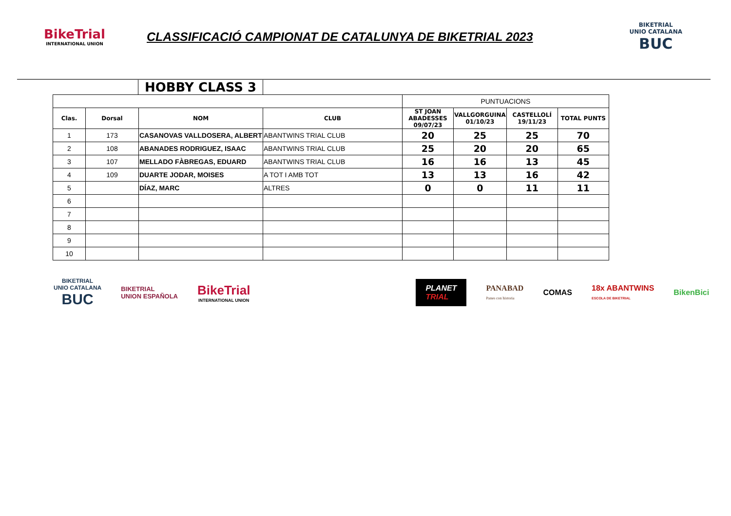BikeTrial
INTERNATIONAL UNION
CLASSIFICACIÓ CAMPIONAT DE CATALUNYA DE BIKETRIAL 2023
BIKETRIAL
UNIO CATALANA
BUC
HOBBY CLASS 3
| | | | | PUNTUACIONS | | | |
| Clas. | Dorsal | NOM | CLUB | ST JOAN ABADESSES 09/07/23 | VALLGORGUINA 01/10/23 | CASTELLOLÍ 19/11/23 | TOTAL PUNTS |
| 1 | 173 | CASANOVAS VALLDOSERA, ALBERT | ABANTWINS TRIAL CLUB | 20 | 25 | 25 | 70 |
| 2 | 108 | ABANADES RODRIGUEZ, ISAAC | ABANTWINS TRIAL CLUB | 25 | 20 | 20 | 65 |
| 3 | 107 | MELLADO FÀBREGAS, EDUARD | ABANTWINS TRIAL CLUB | 16 | 16 | 13 | 45 |
| 4 | 109 | DUARTE JODAR, MOISES | A TOT I AMB TOT | 13 | 13 | 16 | 42 |
| 5 | | DÍAZ, MARC | ALTRES | 0 | 0 | 11 | 11 |
| 6 | | | | | | | |
| 7 | | | | | | | |
| 8 | | | | | | | |
| 9 | | | | | | | |
| 10 | | | | | | | |
BIKETRIAL
UNIO CATALANA
BUC
BIKETRIAL
UNION ESPAÑOLA
BikeTrial
INTERNATIONAL UNION
PLANET
TRIAL
PANABAD
Panes con historia
COMAS
18x ABANTWINS
ESCOLA DE BIKETRIAL
BikenBici